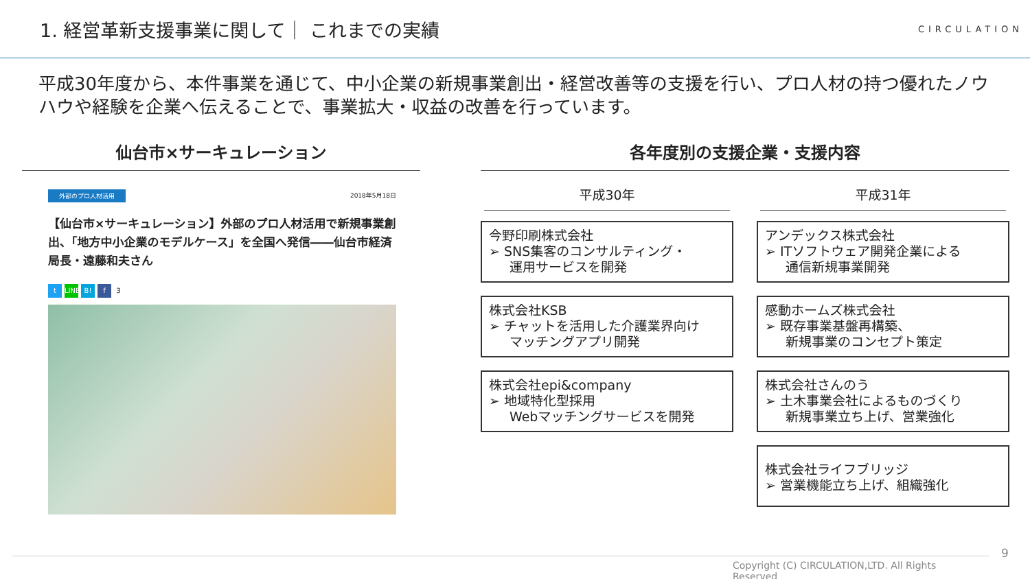1. 経営革新支援事業に関して｜ これまでの実績
CIRCULATION
平成30年度から、本件事業を通じて、中小企業の新規事業創出・経営改善等の支援を行い、プロ人材の持つ優れたノウハウや経験を企業へ伝えることで、事業拡大・収益の改善を行っています。
仙台市×サーキュレーション
外部のプロ人材活用 2018年5月18日
【仙台市×サーキュレーション】外部のプロ人材活用で新規事業創出、「地方中小企業のモデルケース」を全国へ発信――仙台市経済局長・遠藤和夫さん
t LINE B! f 3
各年度別の支援企業・支援内容
平成30年
今野印刷株式会社
➢ SNS集客のコンサルティング・
運用サービスを開発
株式会社KSB
➢ チャットを活用した介護業界向け
マッチングアプリ開発
株式会社epi&company
➢ 地域特化型採用
Webマッチングサービスを開発
平成31年
アンデックス株式会社
➢ ITソフトウェア開発企業による
通信新規事業開発
感動ホームズ株式会社
➢ 既存事業基盤再構築、
新規事業のコンセプト策定
株式会社さんのう
➢ 土木事業会社によるものづくり
新規事業立ち上げ、営業強化
株式会社ライフブリッジ
➢ 営業機能立ち上げ、組織強化
9
Copyright (C) CIRCULATION,LTD. All Rights Reserved